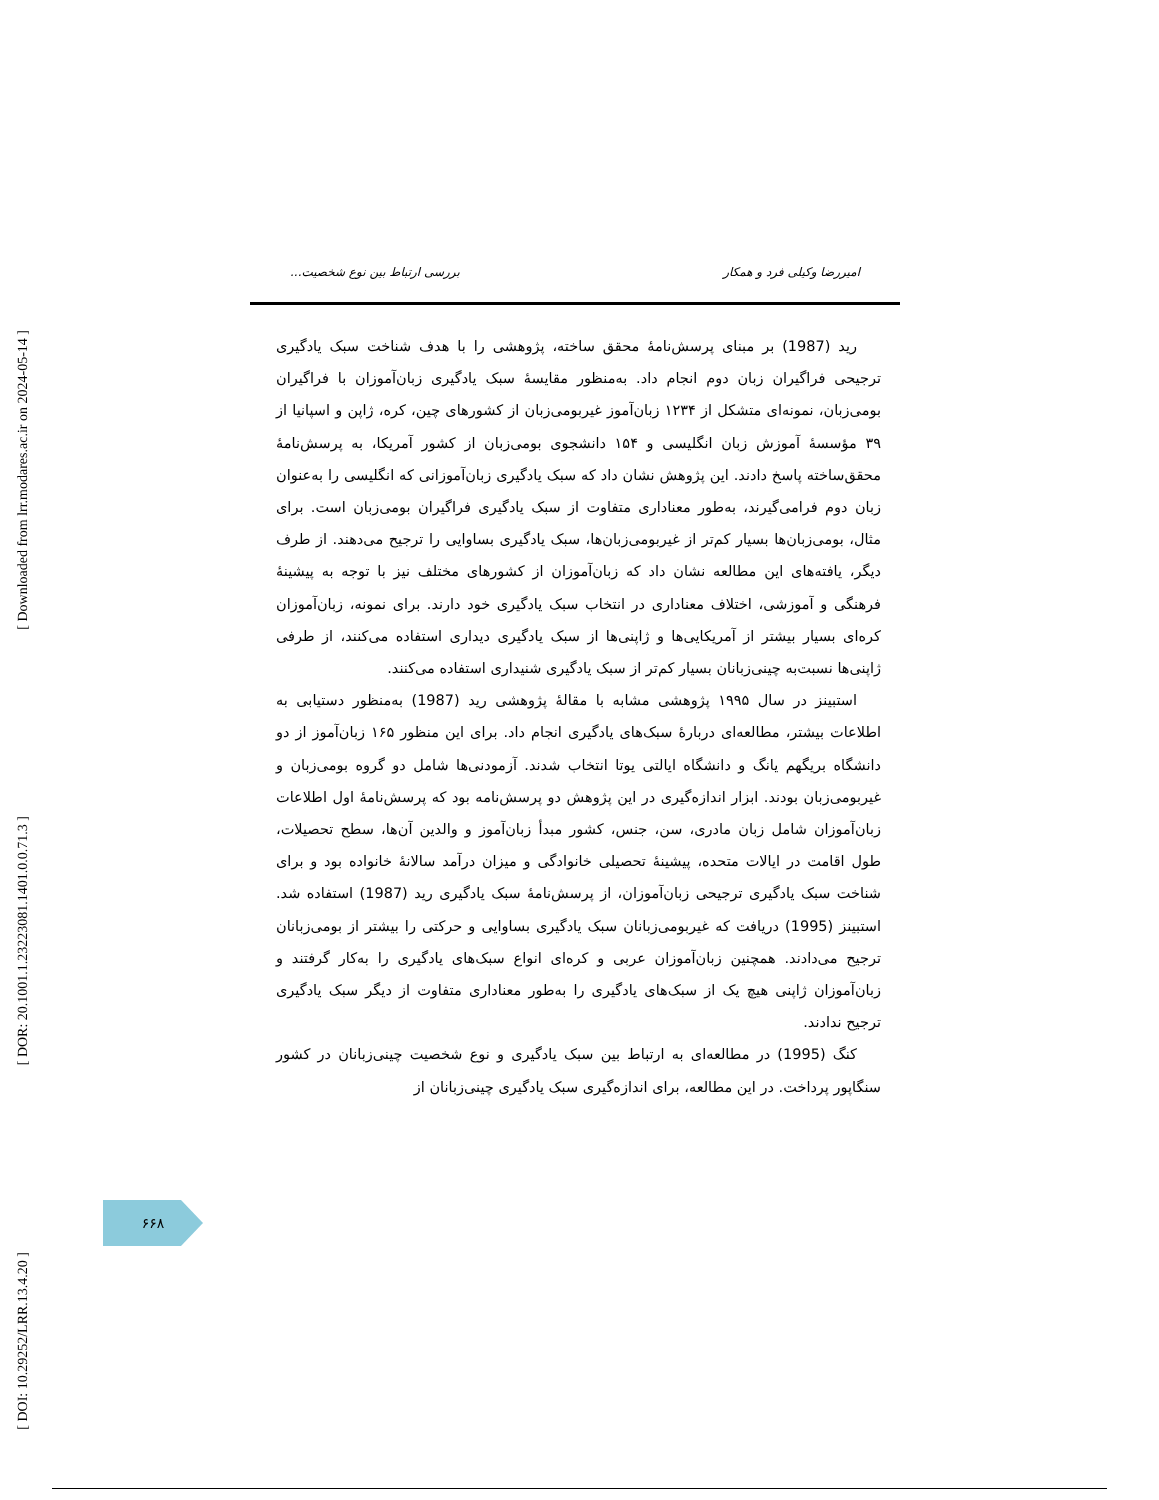[ Downloaded from lrr.modares.ac.ir on 2024-05-14 ]
[ DOR: 20.1001.1.23223081.1401.0.0.71.3 ]
[ DOI: 10.29252/LRR.13.4.20 ]
امیررضا وکیلی فرد و همکار بررسی ارتباط بین نوع شخصیت...
رید (1987) بر مبنای پرسش‌نامهٔ محقق ساخته، پژوهشی را با هدف شناخت سبک یادگیری ترجیحی فراگیران زبان دوم انجام داد. به‌منظور مقایسهٔ سبک یادگیری زبان‌آموزان با فراگیران بومی‌زبان، نمونه‌ای متشکل از ۱۲۳۴ زبان‌آموز غیربومی‌زبان از کشورهای چین، کره، ژاپن و اسپانیا از ۳۹ مؤسسهٔ آموزش زبان انگلیسی و ۱۵۴ دانشجوی بومی‌زبان از کشور آمریکا، به پرسش‌نامهٔ محقق‌ساخته پاسخ دادند. این پژوهش نشان داد که سبک یادگیری زبان‌آموزانی که انگلیسی را به‌عنوان زبان دوم فرامی‌گیرند، به‌طور معناداری متفاوت از سبک یادگیری فراگیران بومی‌زبان است. برای مثال، بومی‌زبان‌ها بسیار کم‌تر از غیربومی‌زبان‌ها، سبک یادگیری بساوایی را ترجیح می‌دهند. از طرف دیگر، یافته‌های این مطالعه نشان داد که زبان‌آموزان از کشورهای مختلف نیز با توجه به پیشینهٔ فرهنگی و آموزشی، اختلاف معناداری در انتخاب سبک یادگیری خود دارند. برای نمونه، زبان‌آموزان کره‌ای بسیار بیشتر از آمریکایی‌ها و ژاپنی‌ها از سبک یادگیری دیداری استفاده می‌کنند، از طرفی ژاپنی‌ها نسبت‌به چینی‌زبانان بسیار کم‌تر از سبک یادگیری شنیداری استفاده می‌کنند.
استبینز در سال ۱۹۹۵ پژوهشی مشابه با مقالهٔ پژوهشی رید (1987) به‌منظور دستیابی به اطلاعات بیشتر، مطالعه‌ای دربارهٔ سبک‌های یادگیری انجام داد. برای این منظور ۱۶۵ زبان‌آموز از دو دانشگاه بریگهم یانگ و دانشگاه ایالتی یوتا انتخاب شدند. آزمودنی‌ها شامل دو گروه بومی‌زبان و غیربومی‌زبان بودند. ابزار اندازه‌گیری در این پژوهش دو پرسش‌نامه بود که پرسش‌نامهٔ اول اطلاعات زبان‌آموزان شامل زبان مادری، سن، جنس، کشور مبدأ زبان‌آموز و والدین آن‌ها، سطح تحصیلات، طول اقامت در ایالات متحده، پیشینهٔ تحصیلی خانوادگی و میزان درآمد سالانهٔ خانواده بود و برای شناخت سبک یادگیری ترجیحی زبان‌آموزان، از پرسش‌نامهٔ سبک یادگیری رید (1987) استفاده شد. استبینز (1995) دریافت که غیربومی‌زبانان سبک یادگیری بساوایی و حرکتی را بیشتر از بومی‌زبانان ترجیح می‌دادند. همچنین زبان‌آموزان عربی و کره‌ای انواع سبک‌های یادگیری را به‌کار گرفتند و زبان‌آموزان ژاپنی هیچ یک از سبک‌های یادگیری را به‌طور معناداری متفاوت از دیگر سبک یادگیری ترجیح ندادند.
کنگ (1995) در مطالعه‌ای به ارتباط بین سبک یادگیری و نوع شخصیت چینی‌زبانان در کشور سنگاپور پرداخت. در این مطالعه، برای اندازه‌گیری سبک یادگیری چینی‌زبانان از
۶۶۸